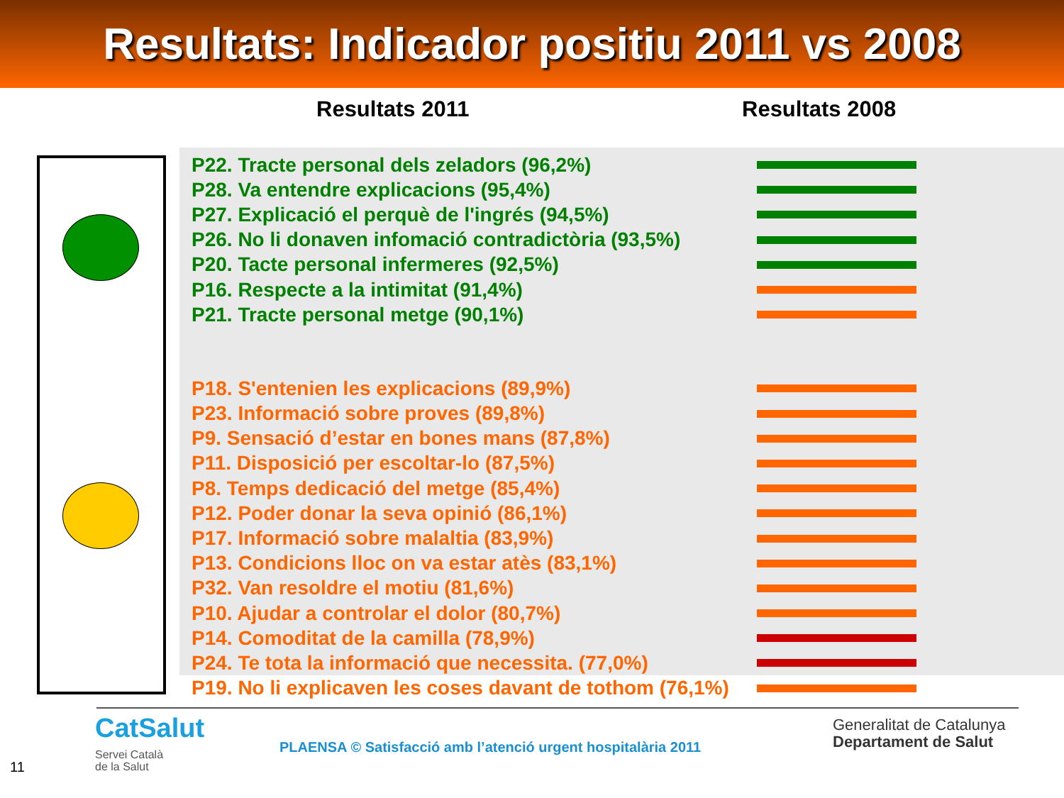Resultats: Indicador positiu 2011 vs 2008
Resultats 2011 Resultats 2008
P22. Tracte personal dels zeladors (96,2%)
P28. Va entendre explicacions (95,4%)
P27. Explicació el perquè de l'ingrés (94,5%)
P26. No li donaven infomació contradictòria (93,5%)
P20. Tacte personal infermeres (92,5%)
P16. Respecte a la intimitat (91,4%)
P21. Tracte personal metge (90,1%)
P18. S'entenien les explicacions (89,9%)
P23. Informació sobre proves (89,8%)
P9. Sensació d’estar en bones mans (87,8%)
P11. Disposició per escoltar-lo (87,5%)
P8. Temps dedicació del metge (85,4%)
P12. Poder donar la seva opinió (86,1%)
P17. Informació sobre malaltia (83,9%)
P13. Condicions lloc on va estar atès (83,1%)
P32. Van resoldre el motiu (81,6%)
P10. Ajudar a controlar el dolor (80,7%)
P14. Comoditat de la camilla (78,9%)
P24. Te tota la informació que necessita. (77,0%)
P19. No li explicaven les coses davant de tothom (76,1%)
CatSalut
Servei Català
de la Salut
PLAENSA © Satisfacció amb l’atenció urgent hospitalària 2011
Generalitat de Catalunya
Departament de Salut
11